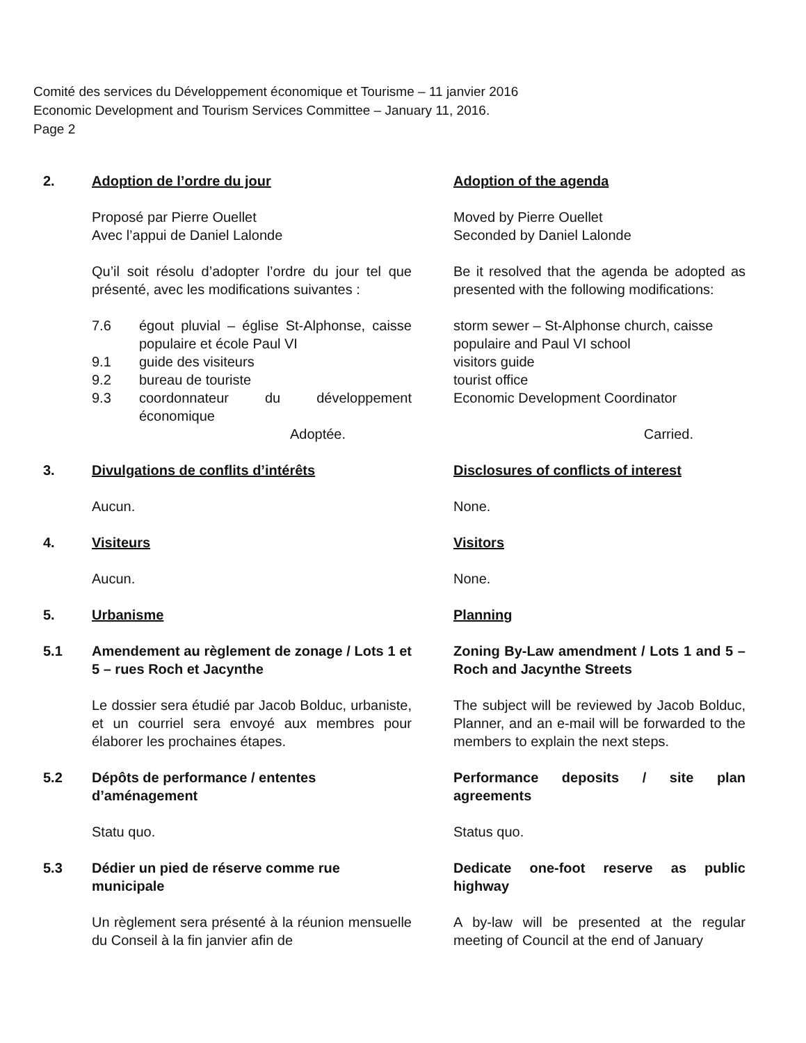Comité des services du Développement économique et Tourisme – 11 janvier 2016
Economic Development and Tourism Services Committee – January 11, 2016.
Page 2
2.
Adoption de l’ordre du jour
Adoption of the agenda
Proposé par Pierre Ouellet
Avec l’appui de Daniel Lalonde
Moved by Pierre Ouellet
Seconded by Daniel Lalonde
Qu’il soit résolu d’adopter l’ordre du jour tel que présenté, avec les modifications suivantes :
Be it resolved that the agenda be adopted as presented with the following modifications:
7.6 égout pluvial – église St-Alphonse, caisse populaire et école Paul VI
9.1 guide des visiteurs
9.2 bureau de touriste
9.3 coordonnateur du développement économique
Adoptée.
storm sewer – St-Alphonse church, caisse populaire and Paul VI school
visitors guide
tourist office
Economic Development Coordinator
Carried.
3.
Divulgations de conflits d’intérêts
Disclosures of conflicts of interest
Aucun.
None.
4.
Visiteurs
Visitors
Aucun.
None.
5.
Urbanisme
Planning
5.1
Amendement au règlement de zonage / Lots 1 et 5 – rues Roch et Jacynthe
Zoning By-Law amendment / Lots 1 and 5 – Roch and Jacynthe Streets
Le dossier sera étudié par Jacob Bolduc, urbaniste, et un courriel sera envoyé aux membres pour élaborer les prochaines étapes.
The subject will be reviewed by Jacob Bolduc, Planner, and an e-mail will be forwarded to the members to explain the next steps.
5.2
Dépôts de performance / ententes d’aménagement
Performance deposits / site plan agreements
Statu quo.
Status quo.
5.3
Dédier un pied de réserve comme rue municipale
Dedicate one-foot reserve as public highway
Un règlement sera présenté à la réunion mensuelle du Conseil à la fin janvier afin de
A by-law will be presented at the regular meeting of Council at the end of January